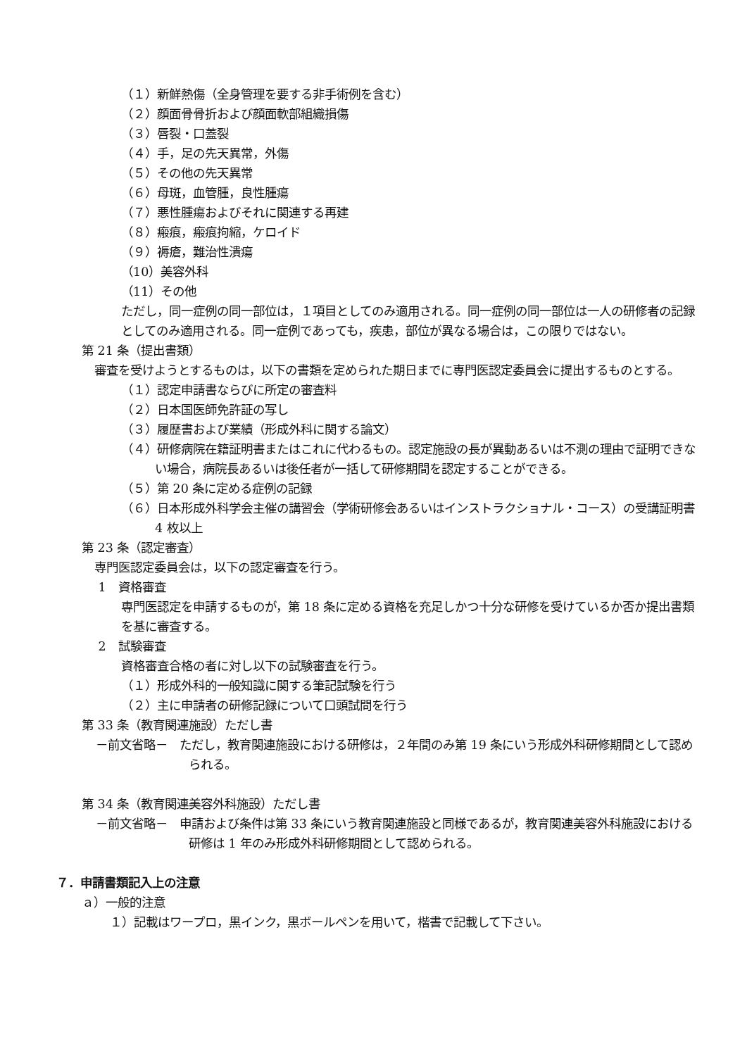（１）新鮮熱傷（全身管理を要する非手術例を含む）
（２）顔面骨骨折および顔面軟部組織損傷
（３）唇裂・口蓋裂
（４）手，足の先天異常，外傷
（５）その他の先天異常
（６）母斑，血管腫，良性腫瘍
（７）悪性腫瘍およびそれに関連する再建
（８）瘢痕，瘢痕拘縮，ケロイド
（９）褥瘡，難治性潰瘍
（10）美容外科
（11）その他
ただし，同一症例の同一部位は，１項目としてのみ適用される。同一症例の同一部位は一人の研修者の記録としてのみ適用される。同一症例であっても，疾患，部位が異なる場合は，この限りではない。
第 21 条（提出書類）
審査を受けようとするものは，以下の書類を定められた期日までに専門医認定委員会に提出するものとする。
（１）認定申請書ならびに所定の審査料
（２）日本国医師免許証の写し
（３）履歴書および業績（形成外科に関する論文）
（４）研修病院在籍証明書またはこれに代わるもの。認定施設の長が異動あるいは不測の理由で証明できない場合，病院長あるいは後任者が一括して研修期間を認定することができる。
（５）第 20 条に定める症例の記録
（６）日本形成外科学会主催の講習会（学術研修会あるいはインストラクショナル・コース）の受講証明書 4 枚以上
第 23 条（認定審査）
専門医認定委員会は，以下の認定審査を行う。
1　資格審査
専門医認定を申請するものが，第 18 条に定める資格を充足しかつ十分な研修を受けているか否か提出書類を基に審査する。
2　試験審査
資格審査合格の者に対し以下の試験審査を行う。
（１）形成外科的一般知識に関する筆記試験を行う
（２）主に申請者の研修記録について口頭試問を行う
第 33 条（教育関連施設）ただし書
－前文省略－　ただし，教育関連施設における研修は，２年間のみ第 19 条にいう形成外科研修期間として認められる。
第 34 条（教育関連美容外科施設）ただし書
－前文省略－　申請および条件は第 33 条にいう教育関連施設と同様であるが，教育関連美容外科施設における研修は 1 年のみ形成外科研修期間として認められる。
７．申請書類記入上の注意
ａ）一般的注意
１）記載はワープロ，黒インク，黒ボールペンを用いて，楷書で記載して下さい。